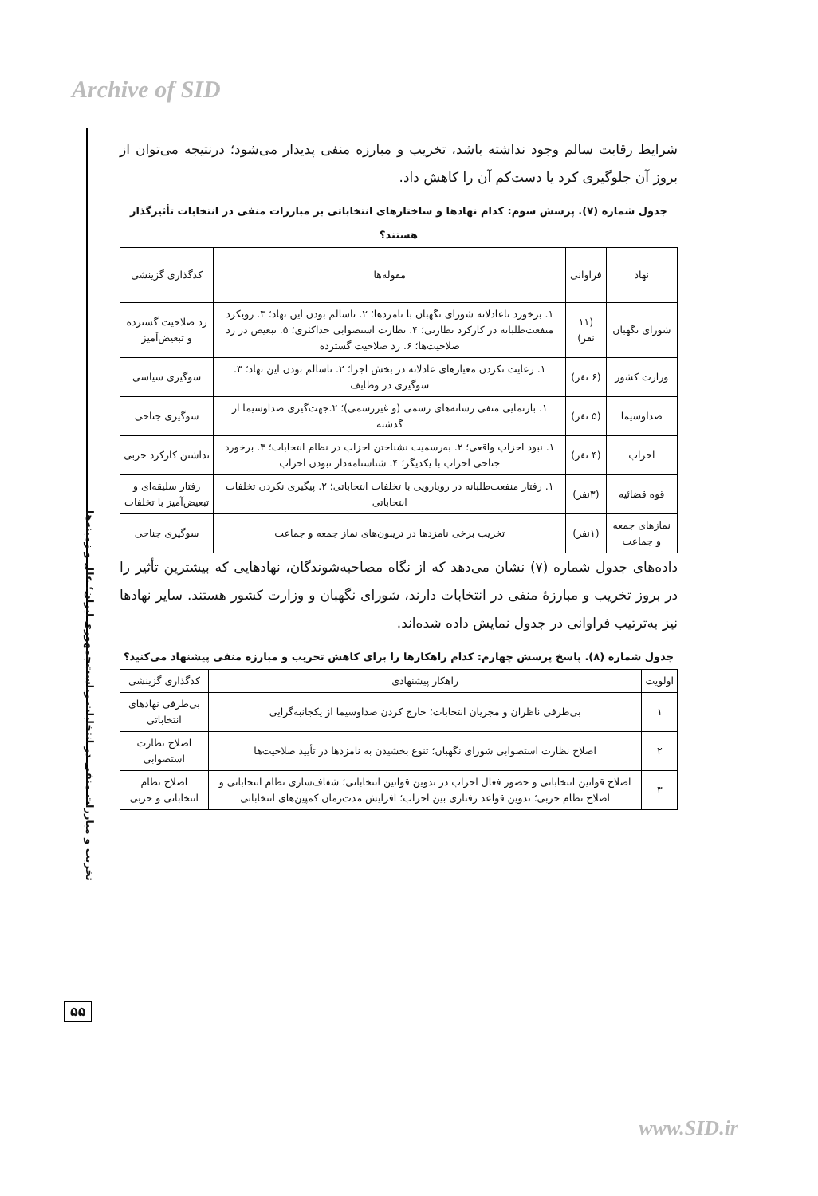Archive of SID
تخریب و مبارزات منفی در انتخابات ریاست‌جمهوری ایران؛ علل و زمینه‌ها
۵۵
شرایط رقابت سالم وجود نداشته باشد، تخریب و مبارزه منفی پدیدار می‌شود؛ درنتیجه می‌توان از بروز آن جلوگیری کرد یا دست‌کم آن را کاهش داد.
جدول شماره (۷). پرسش سوم: کدام نهادها و ساختارهای انتخاباتی بر مبارزات منفی در انتخابات تأثیرگذار هستند؟
| نهاد | فراوانی | مقوله‌ها | کدگذاری گزینشی |
| --- | --- | --- | --- |
| شورای نگهبان | (۱۱ نفر) | ۱. برخورد ناعادلانه شورای نگهبان با نامزدها؛ ۲. ناسالم بودن این نهاد؛ ۳. رویکرد منفعت‌طلبانه در کارکرد نظارتی؛ ۴. نظارت استصوابی حداکثری؛ ۵. تبعیض در رد صلاحیت‌ها؛ ۶. رد صلاحیت گسترده | رد صلاحیت گسترده و تبعیض‌آمیز |
| وزارت کشور | (۶ نفر) | ۱. رعایت نکردن معیارهای عادلانه در بخش اجرا؛ ۲. ناسالم بودن این نهاد؛ ۳. سوگیری در وظایف | سوگیری سیاسی |
| صداوسیما | (۵ نفر) | ۱. بازنمایی منفی رسانه‌های رسمی (و غیررسمی)؛ ۲.جهت‌گیری صداوسیما از گذشته | سوگیری جناحی |
| احزاب | (۴ نفر) | ۱. نبود احزاب واقعی؛ ۲. به‌رسمیت نشناختن احزاب در نظام انتخابات؛ ۳. برخورد جناحی احزاب با یکدیگر؛ ۴. شناسنامه‌دار نبودن احزاب | نداشتن کارکرد حزبی |
| قوه قضائیه | (۳نفر) | ۱. رفتار منفعت‌طلبانه در رویارویی با تخلفات انتخاباتی؛ ۲. پیگیری نکردن تخلفات انتخاباتی | رفتار سلیقه‌ای و تبعیض‌آمیز با تخلفات |
| نمازهای جمعه و جماعت | (۱نفر) | تخریب برخی نامزدها در تریبون‌های نماز جمعه و جماعت | سوگیری جناحی |
داده‌های جدول شماره (۷) نشان می‌دهد که از نگاه مصاحبه‌شوندگان، نهادهایی که بیشترین تأثیر را در بروز تخریب و مبارزهٔ منفی در انتخابات دارند، شورای نگهبان و وزارت کشور هستند. سایر نهادها نیز به‌ترتیب فراوانی در جدول نمایش داده شده‌اند.
جدول شماره (۸). پاسخ پرسش چهارم: کدام راهکارها را برای کاهش تخریب و مبارزه منفی پیشنهاد می‌کنید؟
| اولویت | راهکار پیشنهادی | کدگذاری گزینشی |
| --- | --- | --- |
| ۱ | بی‌طرفی ناظران و مجریان انتخابات؛ خارج کردن صداوسیما از یکجانبه‌گرایی | بی‌طرفی نهادهای انتخاباتی |
| ۲ | اصلاح نظارت استصوابی شورای نگهبان؛ تنوع بخشیدن به نامزدها در تأیید صلاحیت‌ها | اصلاح نظارت استصوابی |
| ۳ | اصلاح قوانین انتخاباتی و حضور فعال احزاب در تدوین قوانین انتخاباتی؛ شفاف‌سازی نظام انتخاباتی و اصلاح نظام حزبی؛ تدوین قواعد رفتاری بین احزاب؛ افزایش مدت‌زمان کمپین‌های انتخاباتی | اصلاح نظام انتخاباتی و حزبی |
www.SID.ir